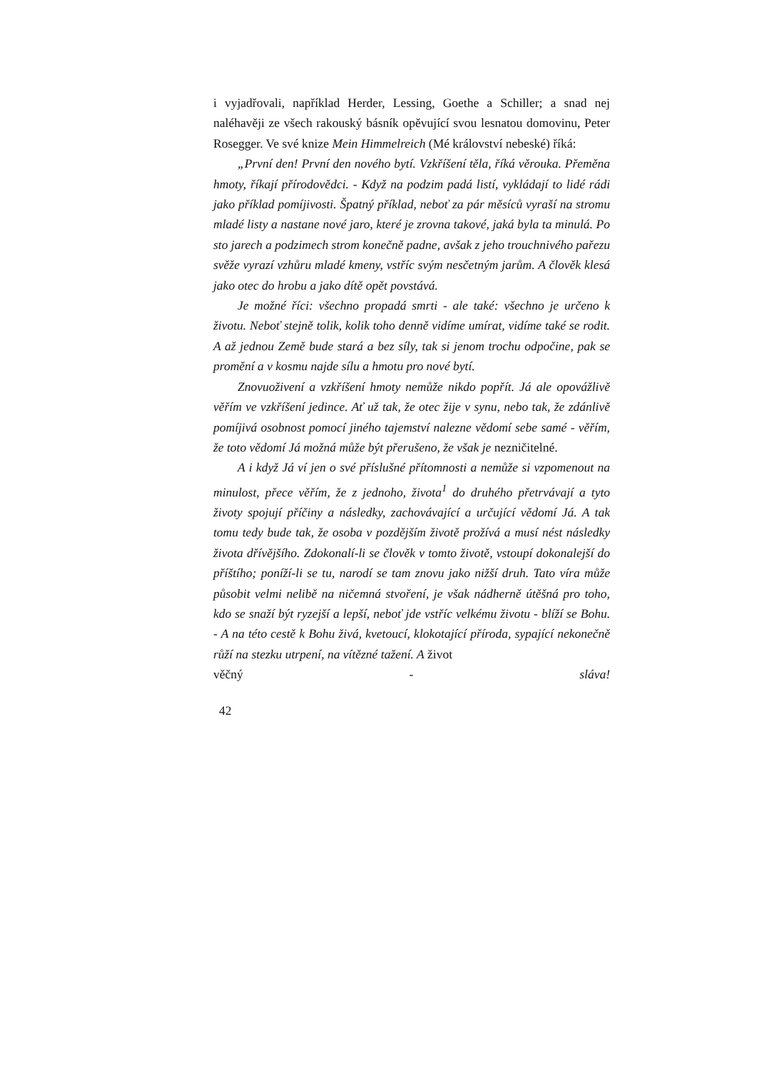i vyjadřovali, například Herder, Lessing, Goethe a Schiller; a snad nej naléhavěji ze všech rakouský básník opěvující svou lesnatou domovinu, Peter Rosegger. Ve své knize Mein Himmelreich (Mé království nebeské) říká:
„První den! První den nového bytí. Vzkříšení těla, říká věrouka. Přeměna hmoty, říkají přírodovědci. - Když na podzim padá listí, vykládají to lidé rádi jako příklad pomíjivosti. Špatný příklad, neboť za pár měsíců vyraší na stromu mladé listy a nastane nové jaro, které je zrovna takové, jaká byla ta minulá. Po sto jarech a podzimech strom konečně padne, avšak z jeho trouchnivého pařezu svěže vyrazí vzhůru mladé kmeny, vstříc svým nesčetným jarům. A člověk klesá jako otec do hrobu a jako dítě opět povstává.
Je možné říci: všechno propadá smrti - ale také: všechno je určeno k životu. Neboť stejně tolik, kolik toho denně vidíme umírat, vidíme také se rodit. A až jednou Země bude stará a bez síly, tak si jenom trochu odpočine, pak se promění a v kosmu najde sílu a hmotu pro nové bytí.
Znovuoživení a vzkříšení hmoty nemůže nikdo popřít. Já ale opovážlivě věřím ve vzkříšení jedince. Ať už tak, že otec žije v synu, nebo tak, že zdánlivě pomíjivá osobnost pomocí jiného tajemství nalezne vědomí sebe samé - věřím, že toto vědomí Já možná může být přerušeno, že však je nezničitelné.
A i když Já ví jen o své příslušné přítomnosti a nemůže si vzpomenout na minulost, přece věřím, že z jednoho, života<sup>1</sup> do druhého přetrvávají a tyto životy spojují příčiny a následky, zachovávající a určující vědomí Já. A tak tomu tedy bude tak, že osoba v pozdějším životě prožívá a musí nést následky života dřívějšího. Zdokonalí-li se člověk v tomto životě, vstoupí dokonalejší do příštího; poníží-li se tu, narodí se tam znovu jako nižší druh. Tato víra může působit velmi nelibě na ničemná stvoření, je však nádherně útěšná pro toho, kdo se snaží být ryzejší a lepší, neboť jde vstříc velkému životu - blíží se Bohu. - A na této cestě k Bohu živá, kvetoucí, klokotající příroda, sypající nekonečně růží na stezku utrpení, na vítězné tažení. A život
věčný - sláva!
42